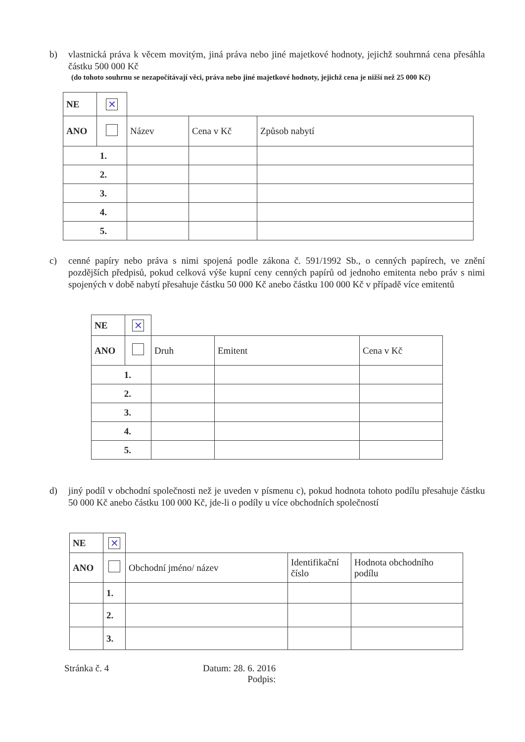b) vlastnická práva k věcem movitým, jiná práva nebo jiné majetkové hodnoty, jejichž souhrnná cena přesáhla částku 500 000 Kč
(do tohoto souhrnu se nezapočítávají věci, práva nebo jiné majetkové hodnoty, jejichž cena je nižší než 25 000 Kč)
| NE | ✕ | | | |
| ANO | | Název | Cena v Kč | Způsob nabytí |
| 1. | | | | |
| 2. | | | | |
| 3. | | | | |
| 4. | | | | |
| 5. | | | | |
c) cenné papíry nebo práva s nimi spojená podle zákona č. 591/1992 Sb., o cenných papírech, ve znění pozdějších předpisů, pokud celková výše kupní ceny cenných papírů od jednoho emitenta nebo práv s nimi spojených v době nabytí přesahuje částku 50 000 Kč anebo částku 100 000 Kč v případě více emitentů
| NE | ✕ | | | |
| ANO | | Druh | Emitent | Cena v Kč |
| 1. | | | | |
| 2. | | | | |
| 3. | | | | |
| 4. | | | | |
| 5. | | | | |
d) jiný podíl v obchodní společnosti než je uveden v písmenu c), pokud hodnota tohoto podílu přesahuje částku 50 000 Kč anebo částku 100 000 Kč, jde-li o podíly u více obchodních společností
| NE | ✕ | | | |
| ANO | | Obchodní jméno/ název | Identifikační číslo | Hodnota obchodního podílu |
| | 1. | | | |
| | 2. | | | |
| | 3. | | | |
Stránka č. 4
Datum: 28. 6. 2016
Podpis: